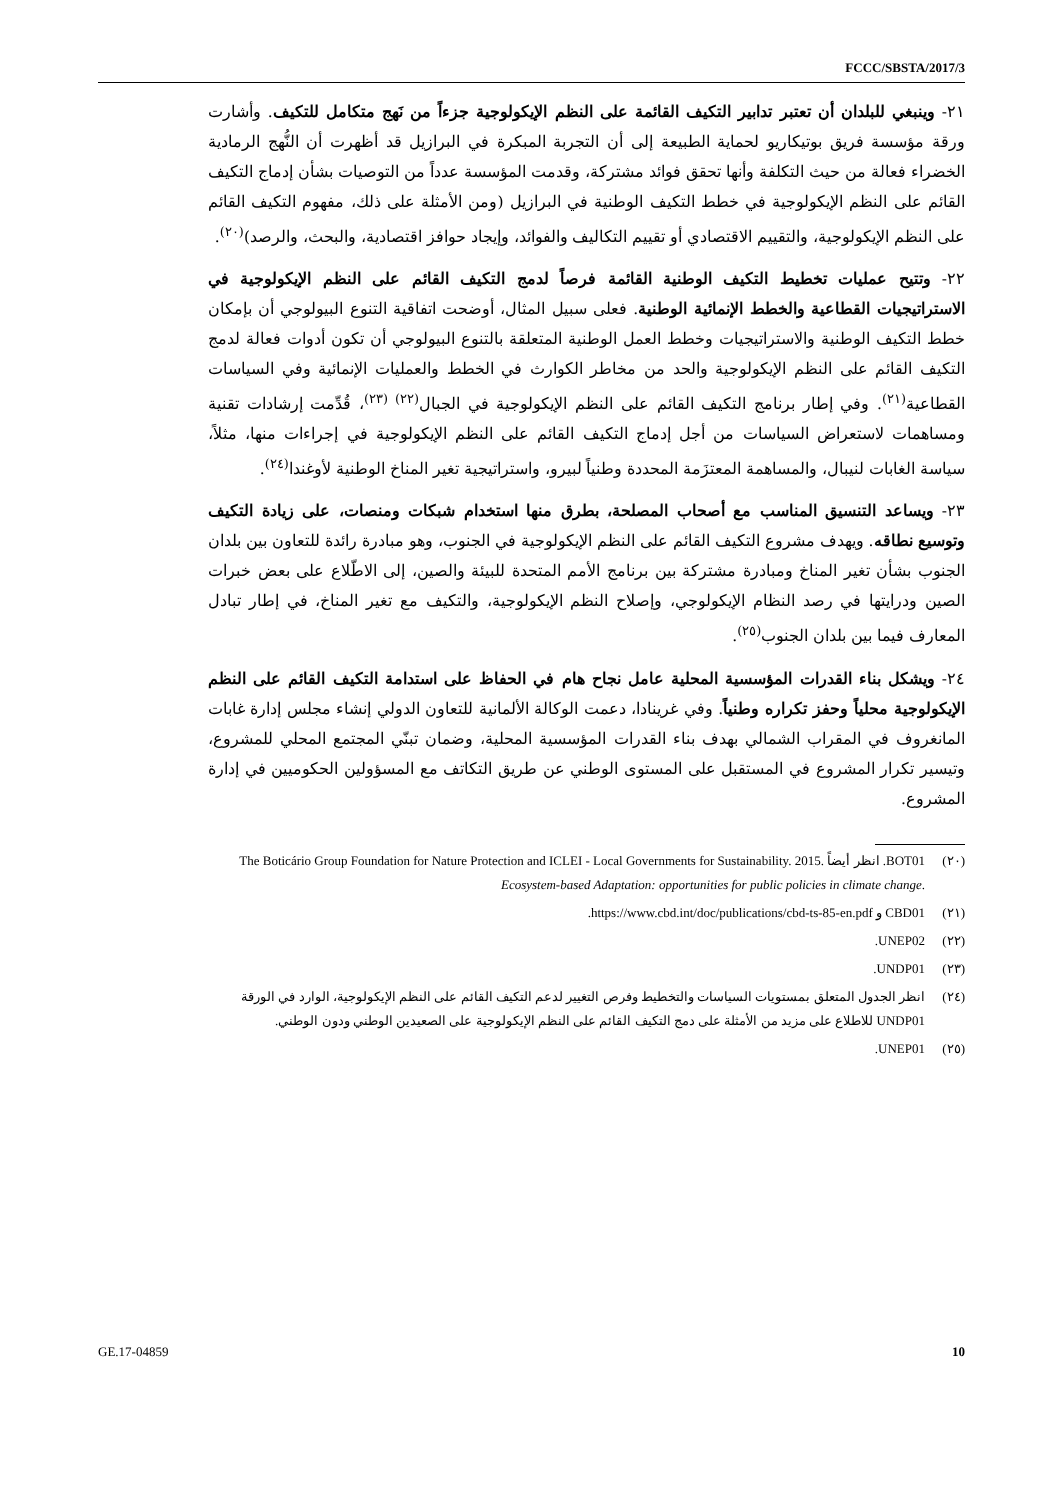FCCC/SBSTA/2017/3
٢١- وينبغي للبلدان أن تعتبر تدابير التكيف القائمة على النظم الإيكولوجية جزءاً من نَهج متكامل للتكيف. وأشارت ورقة مؤسسة فريق بوتيكاريو لحماية الطبيعة إلى أن التجربة المبكرة في البرازيل قد أظهرت أن النُّهج الرمادية الخضراء فعالة من حيث التكلفة وأنها تحقق فوائد مشتركة، وقدمت المؤسسة عدداً من التوصيات بشأن إدماج التكيف القائم على النظم الإيكولوجية في خطط التكيف الوطنية في البرازيل (ومن الأمثلة على ذلك، مفهوم التكيف القائم على النظم الإيكولوجية، والتقييم الاقتصادي أو تقييم التكاليف والفوائد، وإيجاد حوافز اقتصادية، والبحث، والرصد)<sup>(٢٠)</sup>.
٢٢- وتتيح عمليات تخطيط التكيف الوطنية القائمة فرصاً لدمج التكيف القائم على النظم الإيكولوجية في الاستراتيجيات القطاعية والخطط الإنمائية الوطنية. فعلى سبيل المثال، أوضحت اتفاقية التنوع البيولوجي أن بإمكان خطط التكيف الوطنية والاستراتيجيات وخطط العمل الوطنية المتعلقة بالتنوع البيولوجي أن تكون أدوات فعالة لدمج التكيف القائم على النظم الإيكولوجية والحد من مخاطر الكوارث في الخطط والعمليات الإنمائية وفي السياسات القطاعية<sup>(٢١)</sup>. وفي إطار برنامج التكيف القائم على النظم الإيكولوجية في الجبال<sup>(٢٢) (٢٣)</sup>، قُدِّمت إرشادات تقنية ومساهمات لاستعراض السياسات من أجل إدماج التكيف القائم على النظم الإيكولوجية في إجراءات منها، مثلاً، سياسة الغابات لنيبال، والمساهمة المعتزَمة المحددة وطنياً لبيرو، واستراتيجية تغير المناخ الوطنية لأوغندا<sup>(٢٤)</sup>.
٢٣- ويساعد التنسيق المناسب مع أصحاب المصلحة، بطرق منها استخدام شبكات ومنصات، على زيادة التكيف وتوسيع نطاقه. ويهدف مشروع التكيف القائم على النظم الإيكولوجية في الجنوب، وهو مبادرة رائدة للتعاون بين بلدان الجنوب بشأن تغير المناخ ومبادرة مشتركة بين برنامج الأمم المتحدة للبيئة والصين، إلى الاطّلاع على بعض خبرات الصين ودرايتها في رصد النظام الإيكولوجي، وإصلاح النظم الإيكولوجية، والتكيف مع تغير المناخ، في إطار تبادل المعارف فيما بين بلدان الجنوب<sup>(٢٥)</sup>.
٢٤- ويشكل بناء القدرات المؤسسية المحلية عامل نجاح هام في الحفاظ على استدامة التكيف القائم على النظم الإيكولوجية محلياً وحفز تكراره وطنياً. وفي غرينادا، دعمت الوكالة الألمانية للتعاون الدولي إنشاء مجلس إدارة غابات المانغروف في المقراب الشمالي بهدف بناء القدرات المؤسسية المحلية، وضمان تبنّي المجتمع المحلي للمشروع، وتيسير تكرار المشروع في المستقبل على المستوى الوطني عن طريق التكاتف مع المسؤولين الحكوميين في إدارة المشروع.
(٢٠) BOT01. انظر أيضاً The Boticário Group Foundation for Nature Protection and ICLEI - Local Governments for Sustainability. 2015. Ecosystem-based Adaptation: opportunities for public policies in climate change.
(٢١) CBD01 و https://www.cbd.int/doc/publications/cbd-ts-85-en.pdf.
(٢٢) UNEP02.
(٢٣) UNDP01.
(٢٤) انظر الجدول المتعلق بمستويات السياسات والتخطيط وفرص التغيير لدعم التكيف القائم على النظم الإيكولوجية، الوارد في الورقة UNDP01 للاطلاع على مزيد من الأمثلة على دمج التكيف القائم على النظم الإيكولوجية على الصعيدين الوطني ودون الوطني.
(٢٥) UNEP01.
GE.17-04859 10